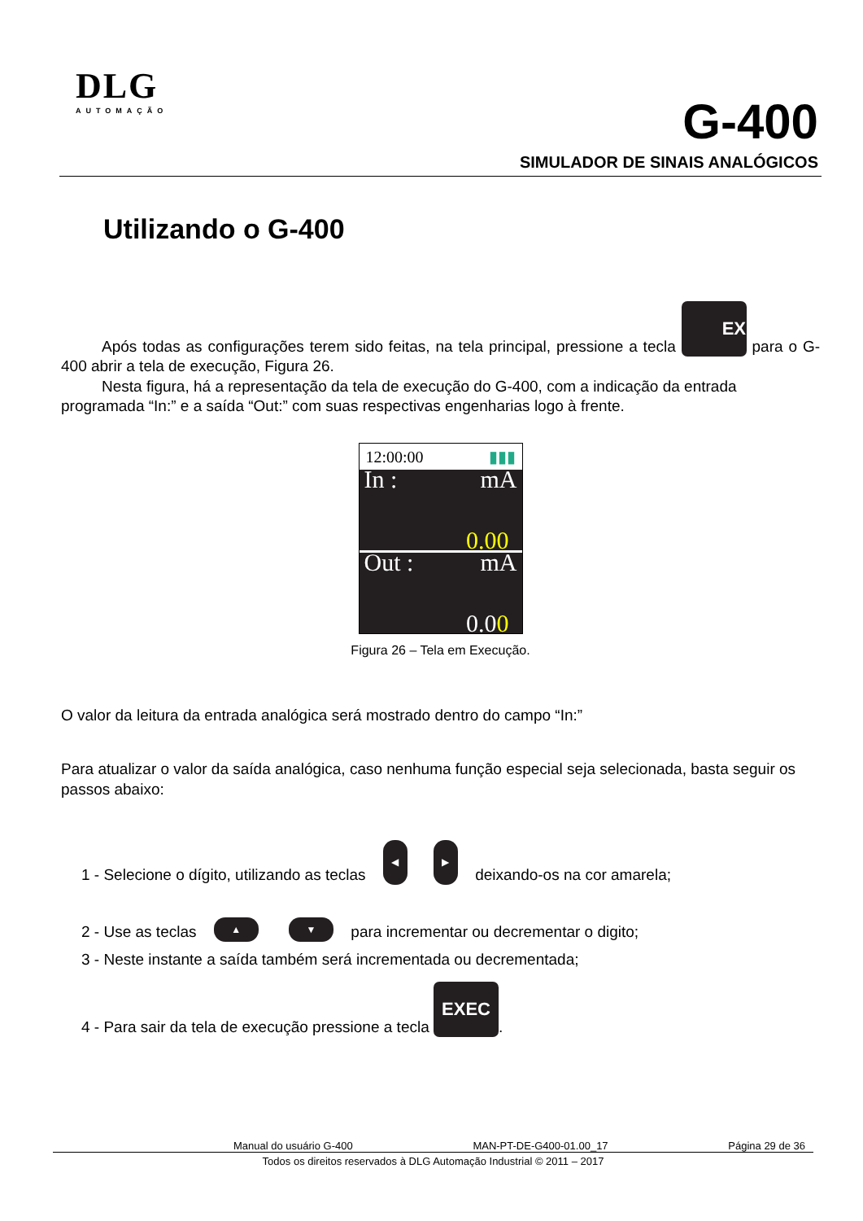DLG
AUTOMAÇÃO
G-400
SIMULADOR DE SINAIS ANALÓGICOS
Utilizando o G-400
Após todas as configurações terem sido feitas, na tela principal, pressione a tecla EXEC para o G-400 abrir a tela de execução, Figura 26.
Nesta figura, há a representação da tela de execução do G-400, com a indicação da entrada programada “In:” e a saída “Out:” com suas respectivas engenharias logo à frente.
12:00:00 ▮▮▮
In : mA
0.00
Out : mA
0.00
Figura 26 – Tela em Execução.
O valor da leitura da entrada analógica será mostrado dentro do campo “In:”
Para atualizar o valor da saída analógica, caso nenhuma função especial seja selecionada, basta seguir os passos abaixo:
1 - Selecione o dígito, utilizando as teclas ◀ ▶ deixando-os na cor amarela;
2 - Use as teclas ▲ ▼ para incrementar ou decrementar o digito;
3 - Neste instante a saída também será incrementada ou decrementada;
4 - Para sair da tela de execução pressione a tecla EXEC.
Manual do usuário G-400 MAN-PT-DE-G400-01.00_17 Página 29 de 36
Todos os direitos reservados à DLG Automação Industrial © 2011 – 2017